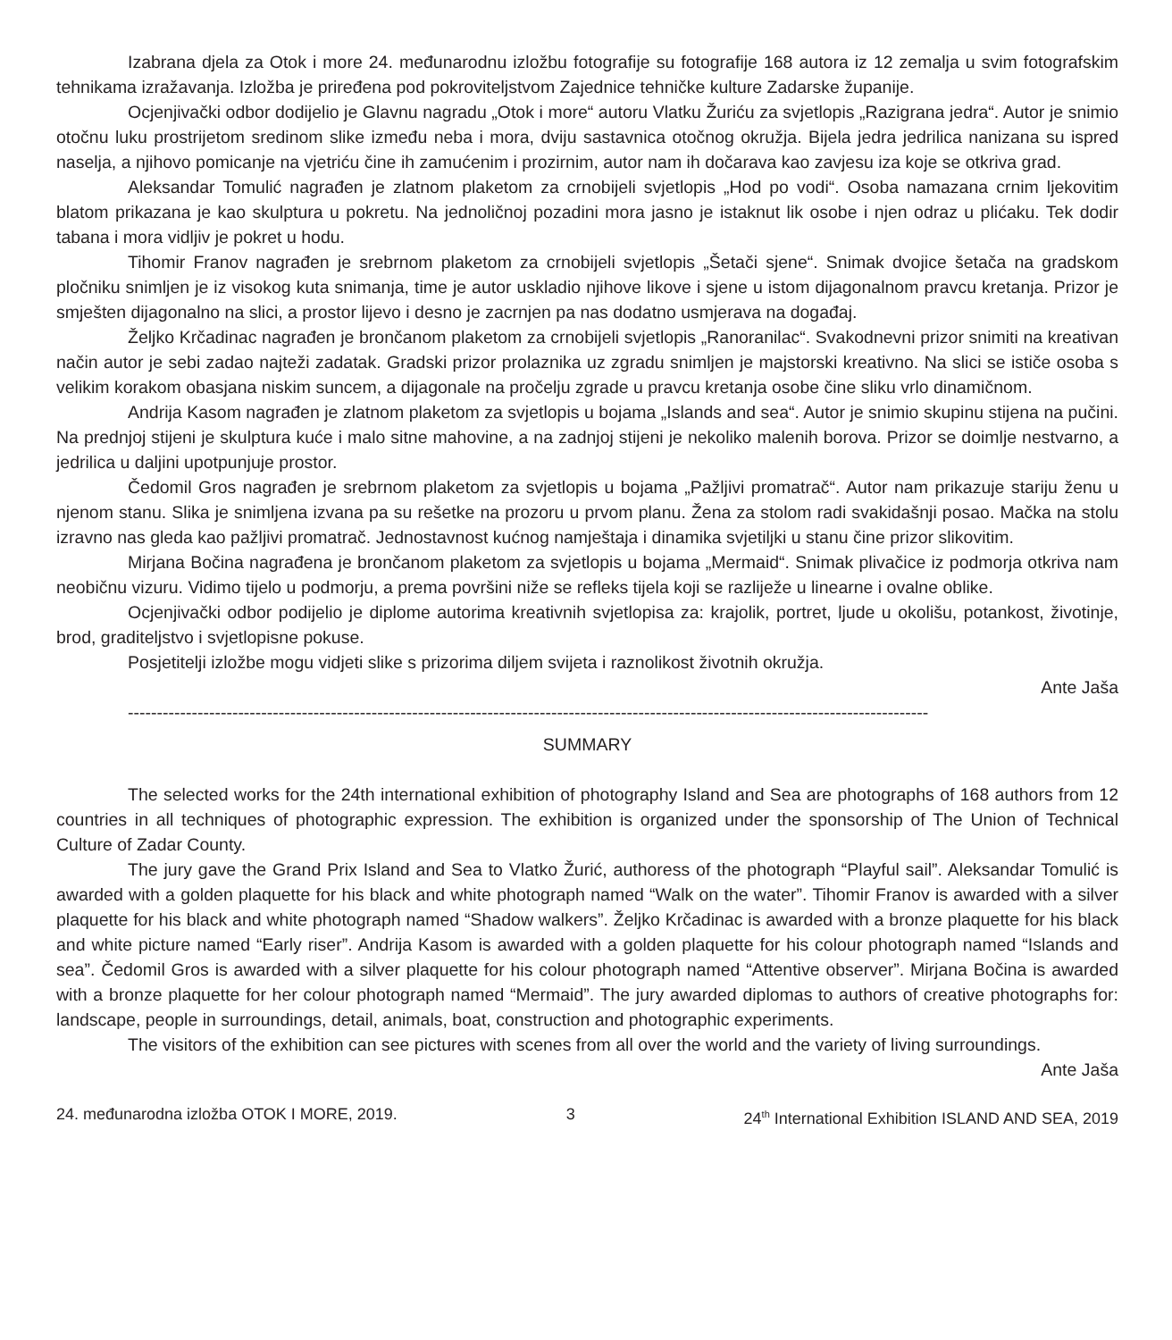Izabrana djela za Otok i more 24. međunarodnu izložbu fotografije su fotografije 168 autora iz 12 zemalja u svim fotografskim tehnikama izražavanja. Izložba je priređena pod pokroviteljstvom Zajednice tehničke kulture Zadarske županije.
Ocjenjivački odbor dodijelio je Glavnu nagradu „Otok i more“ autoru Vlatku Žuriću za svjetlopis „Razigrana jedra“. Autor je snimio otočnu luku prostrijetom sredinom slike između neba i mora, dviju sastavnica otočnog okružja. Bijela jedra jedrilica nanizana su ispred naselja, a njihovo pomicanje na vjetriću čine ih zamućenim i prozirnim, autor nam ih dočarava kao zavjesu iza koje se otkriva grad.
Aleksandar Tomulić nagrađen je zlatnom plaketom za crnobijeli svjetlopis „Hod po vodi“. Osoba namazana crnim ljekovitim blatom prikazana je kao skulptura u pokretu. Na jednoličnoj pozadini mora jasno je istaknut lik osobe i njen odraz u plićaku. Tek dodir tabana i mora vidljiv je pokret u hodu.
Tihomir Franov nagrađen je srebrnom plaketom za crnobijeli svjetlopis „Šetači sjene“. Snimak dvojice šetača na gradskom pločniku snimljen je iz visokog kuta snimanja, time je autor uskladio njihove likove i sjene u istom dijagonalnom pravcu kretanja. Prizor je smješten dijagonalno na slici, a prostor lijevo i desno je zacrnjen pa nas dodatno usmjerava na događaj.
Željko Krčadinac nagrađen je brončanom plaketom za crnobijeli svjetlopis „Ranoranilac“. Svakodnevni prizor snimiti na kreativan način autor je sebi zadao najteži zadatak. Gradski prizor prolaznika uz zgradu snimljen je majstorski kreativno. Na slici se ističe osoba s velikim korakom obasjana niskim suncem, a dijagonale na pročelju zgrade u pravcu kretanja osobe čine sliku vrlo dinamičnom.
Andrija Kasom nagrađen je zlatnom plaketom za svjetlopis u bojama „Islands and sea“. Autor je snimio skupinu stijena na pučini. Na prednjoj stijeni je skulptura kuće i malo sitne mahovine, a na zadnjoj stijeni je nekoliko malenih borova. Prizor se doimlje nestvarno, a jedrilica u daljini upotpunjuje prostor.
Čedomil Gros nagrađen je srebrnom plaketom za svjetlopis u bojama „Pažljivi promatrač“. Autor nam prikazuje stariju ženu u njenom stanu. Slika je snimljena izvana pa su rešetke na prozoru u prvom planu. Žena za stolom radi svakidašnji posao. Mačka na stolu izravno nas gleda kao pažljivi promatrač. Jednostavnost kućnog namještaja i dinamika svjetiljki u stanu čine prizor slikovitim.
Mirjana Bočina nagrađena je brončanom plaketom za svjetlopis u bojama „Mermaid“. Snimak plivačice iz podmorja otkriva nam neobičnu vizuru. Vidimo tijelo u podmorju, a prema površini niže se refleks tijela koji se razliježe u linearne i ovalne oblike.
Ocjenjivački odbor podijelio je diplome autorima kreativnih svjetlopisa za: krajolik, portret, ljude u okolišu, potankost, životinje, brod, graditeljstvo i svjetlopisne pokuse.
Posjetitelji izložbe mogu vidjeti slike s prizorima diljem svijeta i raznolikost životnih okružja.
Ante Jaša
------------------------------------------------------------------------------------------------------------------------------------------
SUMMARY
The selected works for the 24th international exhibition of photography Island and Sea are photographs of 168 authors from 12 countries in all techniques of photographic expression. The exhibition is organized under the sponsorship of The Union of Technical Culture of Zadar County.
The jury gave the Grand Prix Island and Sea to Vlatko Žurić, authoress of the photograph “Playful sail”. Aleksandar Tomulić is awarded with a golden plaquette for his black and white photograph named “Walk on the water”. Tihomir Franov is awarded with a silver plaquette for his black and white photograph named “Shadow walkers”. Željko Krčadinac is awarded with a bronze plaquette for his black and white picture named “Early riser”. Andrija Kasom is awarded with a golden plaquette for his colour photograph named “Islands and sea”. Čedomil Gros is awarded with a silver plaquette for his colour photograph named “Attentive observer”. Mirjana Bočina is awarded with a bronze plaquette for her colour photograph named “Mermaid”. The jury awarded diplomas to authors of creative photographs for: landscape, people in surroundings, detail, animals, boat, construction and photographic experiments.
The visitors of the exhibition can see pictures with scenes from all over the world and the variety of living surroundings.
Ante Jaša
24. međunarodna izložba OTOK I MORE, 2019. 3 24<sup>th</sup> International Exhibition ISLAND AND SEA, 2019